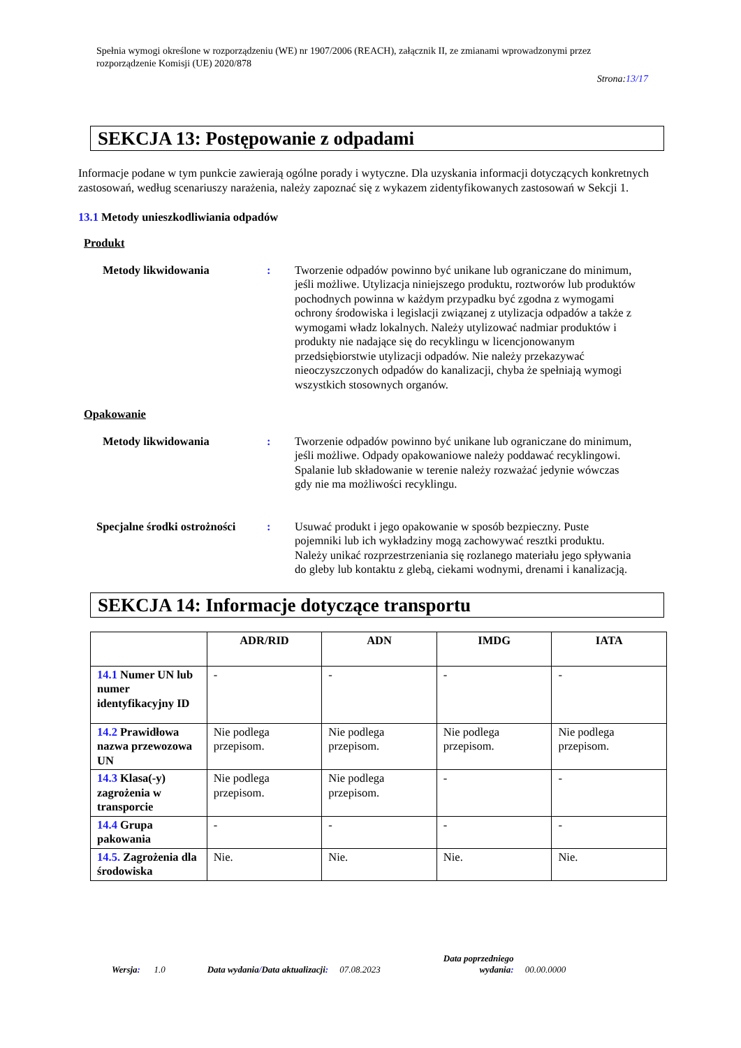Spełnia wymogi określone w rozporządzeniu (WE) nr 1907/2006 (REACH), załącznik II, ze zmianami wprowadzonymi przez rozporządzenie Komisji (UE) 2020/878
Strona:13/17
SEKCJA 13: Postępowanie z odpadami
Informacje podane w tym punkcie zawierają ogólne porady i wytyczne. Dla uzyskania informacji dotyczących konkretnych zastosowań, według scenariuszy narażenia, należy zapoznać się z wykazem zidentyfikowanych zastosowań w Sekcji 1.
13.1 Metody unieszkodliwiania odpadów
Produkt
Metody likwidowania : Tworzenie odpadów powinno być unikane lub ograniczane do minimum, jeśli możliwe. Utylizacja niniejszego produktu, roztworów lub produktów pochodnych powinna w każdym przypadku być zgodna z wymogami ochrony środowiska i legislacji związanej z utylizacja odpadów a także z wymogami władz lokalnych. Należy utylizować nadmiar produktów i produkty nie nadające się do recyklingu w licencjonowanym przedsiębiorstwie utylizacji odpadów. Nie należy przekazywać nieoczyszczonych odpadów do kanalizacji, chyba że spełniają wymogi wszystkich stosownych organów.
Opakowanie
Metody likwidowania : Tworzenie odpadów powinno być unikane lub ograniczane do minimum, jeśli możliwe. Odpady opakowaniowe należy poddawać recyklingowi. Spalanie lub składowanie w terenie należy rozważać jedynie wówczas gdy nie ma możliwości recyklingu.
Specjalne środki ostrożności
: Usuwać produkt i jego opakowanie w sposób bezpieczny. Puste pojemniki lub ich wykładziny mogą zachowywać resztki produktu. Należy unikać rozprzestrzeniania się rozlanego materiału jego spływania do gleby lub kontaktu z glebą, ciekami wodnymi, drenami i kanalizacją.
SEKCJA 14: Informacje dotyczące transportu
| | ADR/RID | ADN | IMDG | IATA |
| --- | --- | --- | --- | --- |
| 14.1 Numer UN lub numer identyfikacyjny ID | - | - | - | - |
| 14.2 Prawidłowa nazwa przewozowa UN | Nie podlega przepisom. | Nie podlega przepisom. | Nie podlega przepisom. | Nie podlega przepisom. |
| 14.3 Klasa(-y) zagrożenia w transporcie | Nie podlega przepisom. | Nie podlega przepisom. | - | - |
| 14.4 Grupa pakowania | - | - | - | - |
| 14.5. Zagrożenia dla środowiska | Nie. | Nie. | Nie. | Nie. |
Wersja: 1.0 Data wydania/Data aktualizacji: 07.08.2023 Data poprzedniego
wydania: 00.00.0000